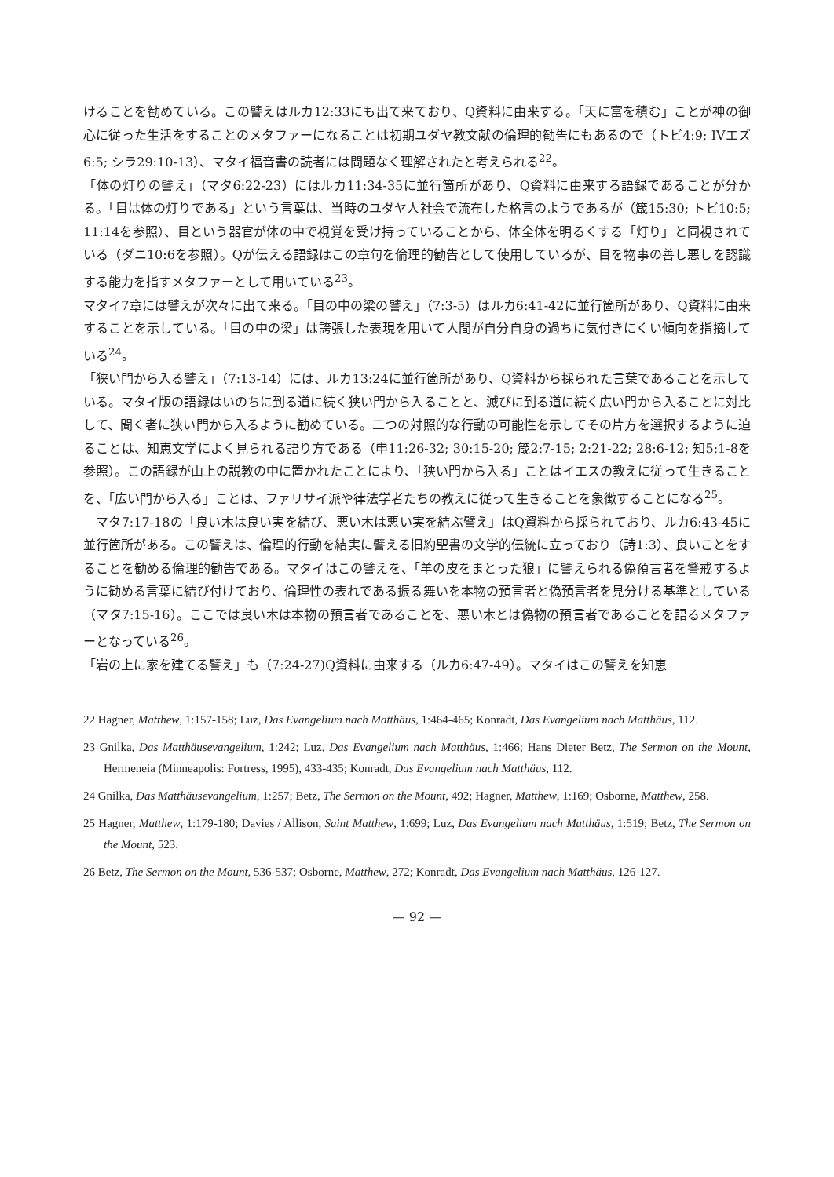けることを勧めている。この譬えはルカ12:33にも出て来ており、Q資料に由来する。「天に富を積む」ことが神の御心に従った生活をすることのメタファーになることは初期ユダヤ教文献の倫理的勧告にもあるので（トビ4:9; IVエズ6:5; シラ29:10-13）、マタイ福音書の読者には問題なく理解されたと考えられる<sup>22</sup>。
「体の灯りの譬え」（マタ6:22-23）にはルカ11:34-35に並行箇所があり、Q資料に由来する語録であることが分かる。「目は体の灯りである」という言葉は、当時のユダヤ人社会で流布した格言のようであるが（箴15:30; トビ10:5; 11:14を参照）、目という器官が体の中で視覚を受け持っていることから、体全体を明るくする「灯り」と同視されている（ダニ10:6を参照）。Qが伝える語録はこの章句を倫理的勧告として使用しているが、目を物事の善し悪しを認識する能力を指すメタファーとして用いている<sup>23</sup>。
マタイ7章には譬えが次々に出て来る。「目の中の梁の譬え」（7:3-5）はルカ6:41-42に並行箇所があり、Q資料に由来することを示している。「目の中の梁」は誇張した表現を用いて人間が自分自身の過ちに気付きにくい傾向を指摘している<sup>24</sup>。
「狭い門から入る譬え」（7:13-14）には、ルカ13:24に並行箇所があり、Q資料から採られた言葉であることを示している。マタイ版の語録はいのちに到る道に続く狭い門から入ることと、滅びに到る道に続く広い門から入ることに対比して、聞く者に狭い門から入るように勧めている。二つの対照的な行動の可能性を示してその片方を選択するように迫ることは、知恵文学によく見られる語り方である（申11:26-32; 30:15-20; 箴2:7-15; 2:21-22; 28:6-12; 知5:1-8を参照）。この語録が山上の説教の中に置かれたことにより、「狭い門から入る」ことはイエスの教えに従って生きることを、「広い門から入る」ことは、ファリサイ派や律法学者たちの教えに従って生きることを象徴することになる<sup>25</sup>。
　マタ7:17-18の「良い木は良い実を結び、悪い木は悪い実を結ぶ譬え」はQ資料から採られており、ルカ6:43-45に並行箇所がある。この譬えは、倫理的行動を結実に譬える旧約聖書の文学的伝統に立っており（詩1:3）、良いことをすることを勧める倫理的勧告である。マタイはこの譬えを、「羊の皮をまとった狼」に譬えられる偽預言者を警戒するように勧める言葉に結び付けており、倫理性の表れである振る舞いを本物の預言者と偽預言者を見分ける基準としている（マタ7:15-16）。ここでは良い木は本物の預言者であることを、悪い木とは偽物の預言者であることを語るメタファーとなっている<sup>26</sup>。
「岩の上に家を建てる譬え」も（7:24-27)Q資料に由来する（ルカ6:47-49）。マタイはこの譬えを知恵
22 Hagner, Matthew, 1:157-158; Luz, Das Evangelium nach Matthäus, 1:464-465; Konradt, Das Evangelium nach Matthäus, 112.
23 Gnilka, Das Matthäusevangelium, 1:242; Luz, Das Evangelium nach Matthäus, 1:466; Hans Dieter Betz, The Sermon on the Mount, Hermeneia (Minneapolis: Fortress, 1995), 433-435; Konradt, Das Evangelium nach Matthäus, 112.
24 Gnilka, Das Matthäusevangelium, 1:257; Betz, The Sermon on the Mount, 492; Hagner, Matthew, 1:169; Osborne, Matthew, 258.
25 Hagner, Matthew, 1:179-180; Davies / Allison, Saint Matthew, 1:699; Luz, Das Evangelium nach Matthäus, 1:519; Betz, The Sermon on the Mount, 523.
26 Betz, The Sermon on the Mount, 536-537; Osborne, Matthew, 272; Konradt, Das Evangelium nach Matthäus, 126-127.
— 92 —